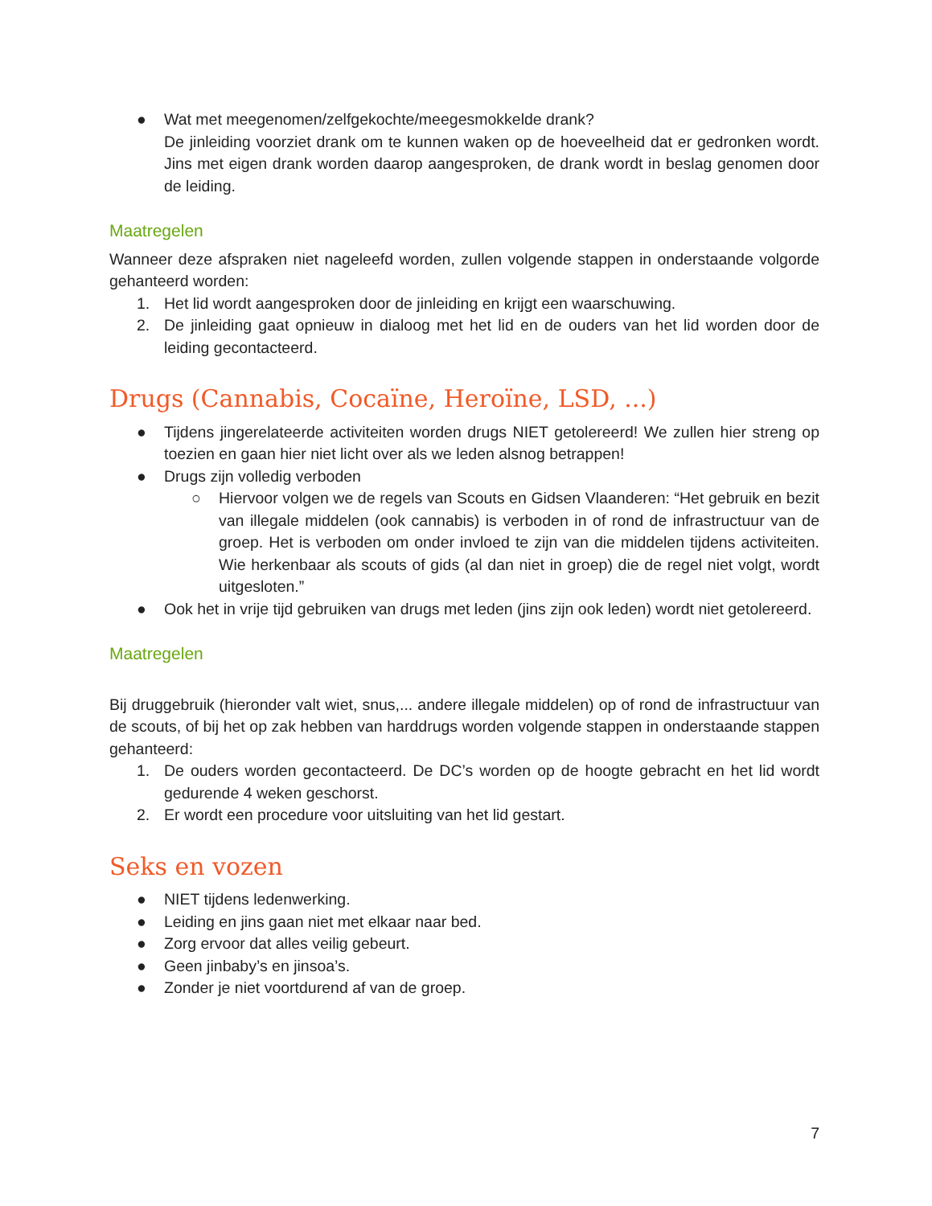● Wat met meegenomen/zelfgekochte/meegesmokkelde drank?
De jinleiding voorziet drank om te kunnen waken op de hoeveelheid dat er gedronken wordt. Jins met eigen drank worden daarop aangesproken, de drank wordt in beslag genomen door de leiding.
Maatregelen
Wanneer deze afspraken niet nageleefd worden, zullen volgende stappen in onderstaande volgorde gehanteerd worden:
1. Het lid wordt aangesproken door de jinleiding en krijgt een waarschuwing.
2. De jinleiding gaat opnieuw in dialoog met het lid en de ouders van het lid worden door de leiding gecontacteerd.
Drugs (Cannabis, Cocaïne, Heroïne, LSD, ...)
● Tijdens jingerelateerde activiteiten worden drugs NIET getolereerd! We zullen hier streng op toezien en gaan hier niet licht over als we leden alsnog betrappen!
● Drugs zijn volledig verboden
○ Hiervoor volgen we de regels van Scouts en Gidsen Vlaanderen: “Het gebruik en bezit van illegale middelen (ook cannabis) is verboden in of rond de infrastructuur van de groep. Het is verboden om onder invloed te zijn van die middelen tijdens activiteiten. Wie herkenbaar als scouts of gids (al dan niet in groep) die de regel niet volgt, wordt uitgesloten.”
● Ook het in vrije tijd gebruiken van drugs met leden (jins zijn ook leden) wordt niet getolereerd.
Maatregelen
Bij druggebruik (hieronder valt wiet, snus,... andere illegale middelen) op of rond de infrastructuur van de scouts, of bij het op zak hebben van harddrugs worden volgende stappen in onderstaande stappen gehanteerd:
1. De ouders worden gecontacteerd. De DC’s worden op de hoogte gebracht en het lid wordt gedurende 4 weken geschorst.
2. Er wordt een procedure voor uitsluiting van het lid gestart.
Seks en vozen
● NIET tijdens ledenwerking.
● Leiding en jins gaan niet met elkaar naar bed.
● Zorg ervoor dat alles veilig gebeurt.
● Geen jinbaby’s en jinsoa’s.
● Zonder je niet voortdurend af van de groep.
7